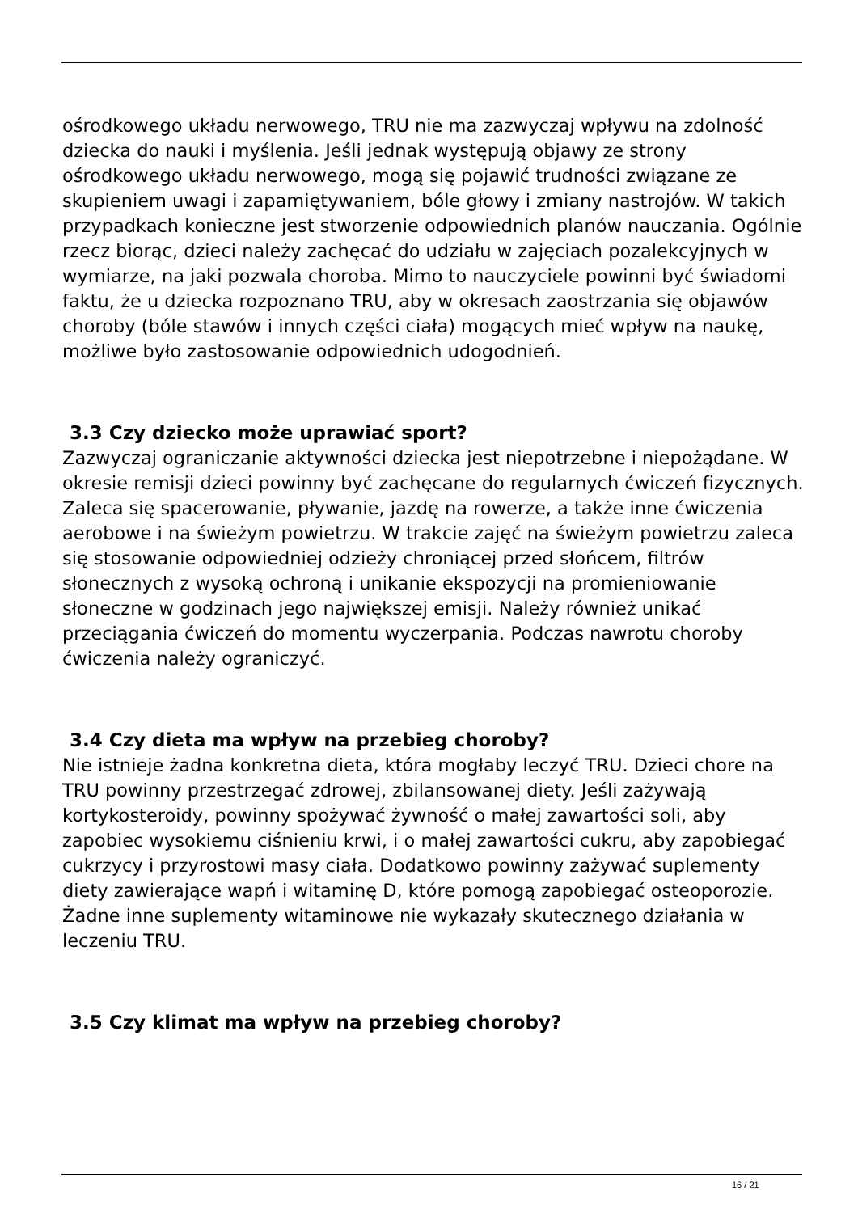ośrodkowego układu nerwowego, TRU nie ma zazwyczaj wpływu na zdolność dziecka do nauki i myślenia. Jeśli jednak występują objawy ze strony ośrodkowego układu nerwowego, mogą się pojawić trudności związane ze skupieniem uwagi i zapamiętywaniem, bóle głowy i zmiany nastrojów. W takich przypadkach konieczne jest stworzenie odpowiednich planów nauczania. Ogólnie rzecz biorąc, dzieci należy zachęcać do udziału w zajęciach pozalekcyjnych w wymiarze, na jaki pozwala choroba. Mimo to nauczyciele powinni być świadomi faktu, że u dziecka rozpoznano TRU, aby w okresach zaostrzania się objawów choroby (bóle stawów i innych części ciała) mogących mieć wpływ na naukę, możliwe było zastosowanie odpowiednich udogodnień.
3.3 Czy dziecko może uprawiać sport?
Zazwyczaj ograniczanie aktywności dziecka jest niepotrzebne i niepożądane. W okresie remisji dzieci powinny być zachęcane do regularnych ćwiczeń fizycznych. Zaleca się spacerowanie, pływanie, jazdę na rowerze, a także inne ćwiczenia aerobowe i na świeżym powietrzu. W trakcie zajęć na świeżym powietrzu zaleca się stosowanie odpowiedniej odzieży chroniącej przed słońcem, filtrów słonecznych z wysoką ochroną i unikanie ekspozycji na promieniowanie słoneczne w godzinach jego największej emisji. Należy również unikać przeciągania ćwiczeń do momentu wyczerpania. Podczas nawrotu choroby ćwiczenia należy ograniczyć.
3.4 Czy dieta ma wpływ na przebieg choroby?
Nie istnieje żadna konkretna dieta, która mogłaby leczyć TRU. Dzieci chore na TRU powinny przestrzegać zdrowej, zbilansowanej diety. Jeśli zażywają kortykosteroidy, powinny spożywać żywność o małej zawartości soli, aby zapobiec wysokiemu ciśnieniu krwi, i o małej zawartości cukru, aby zapobiegać cukrzycy i przyrostowi masy ciała. Dodatkowo powinny zażywać suplementy diety zawierające wapń i witaminę D, które pomogą zapobiegać osteoporozie. Żadne inne suplementy witaminowe nie wykazały skutecznego działania w leczeniu TRU.
3.5 Czy klimat ma wpływ na przebieg choroby?
16 / 21